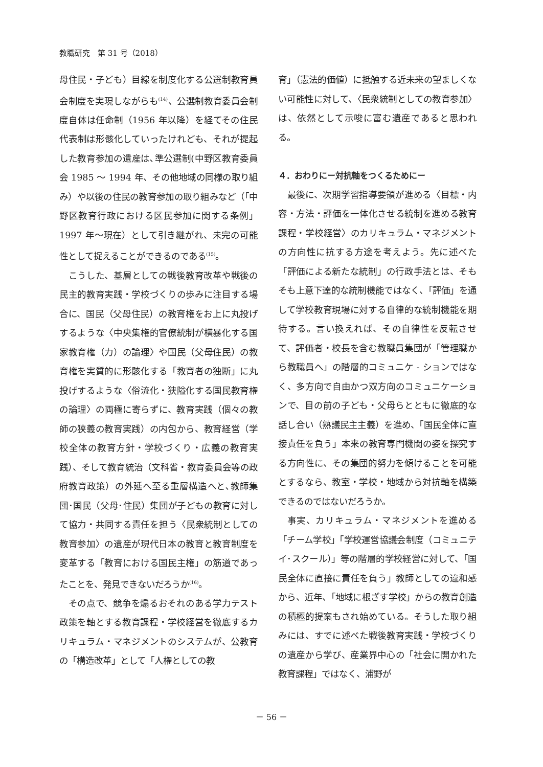教職研究　第 31 号（2018）
母住民・子ども）目線を制度化する公選制教育員会制度を実現しながらも<sup>(14)</sup>、公選制教育委員会制度自体は任命制（1956 年以降）を経てその住民代表制は形骸化していったけれども、それが提起した教育参加の遺産は､準公選制(中野区教育委員会 1985 ～ 1994 年、その他地域の同様の取り組み）や以後の住民の教育参加の取り組みなど（「中野区教育行政における区民参加に関する条例」1997 年～現在）として引き継がれ、未完の可能性として捉えることができるのである<sup>(15)</sup>。
こうした、基層としての戦後教育改革や戦後の民主的教育実践・学校づくりの歩みに注目する場合に、国民（父母住民）の教育権をお上に丸投げするような〈中央集権的官僚統制が横暴化する国家教育権（力）の論理〉や国民（父母住民）の教育権を実質的に形骸化する「教育者の独断」に丸投げするような〈俗流化・狭隘化する国民教育権の論理〉の両極に寄らずに、教育実践（個々の教師の狭義の教育実践）の内包から、教育経営（学校全体の教育方針・学校づくり・広義の教育実践）、そして教育統治（文科省・教育委員会等の政府教育政策）の外延へ至る重層構造へと､教師集団･国民（父母･住民）集団が子どもの教育に対して協力・共同する責任を担う〈民衆統制としての教育参加〉の遺産が現代日本の教育と教育制度を変革する「教育における国民主権」の筋道であったことを、発見できないだろうか<sup>(16)</sup>。
その点で、競争を煽るおそれのある学力テスト政策を軸とする教育課程・学校経営を徹底するカリキュラム・マネジメントのシステムが、公教育の「構造改革」として「人権としての教
育」（憲法的価値）に抵触する近未来の望ましくない可能性に対して、〈民衆統制としての教育参加〉は、依然として示唆に富む遺産であると思われる。
４．おわりにー対抗軸をつくるためにー
最後に、次期学習指導要領が進める〈目標・内容・方法・評価を一体化させる統制を進める教育課程・学校経営〉のカリキュラム・マネジメントの方向性に抗する方途を考えよう。先に述べた「評価による新たな統制」の行政手法とは、そもそも上意下達的な統制機能ではなく、「評価」を通して学校教育現場に対する自律的な統制機能を期待する。言い換えれば、その自律性を反転させて、評価者・校長を含む教職員集団が「管理職から教職員へ」の階層的コミュニケ - ションではなく、多方向で自由かつ双方向のコミュニケーションで、目の前の子ども・父母らとともに徹底的な話し合い（熟議民主主義）を進め、「国民全体に直接責任を負う」本来の教育専門機関の姿を探究する方向性に、その集団的努力を傾けることを可能とするなら、教室・学校・地域から対抗軸を構築できるのではないだろうか。
事実、カリキュラム・マネジメントを進める「チーム学校」「学校運営協議会制度（コミュニテイ･スクール）」等の階層的学校経営に対して、「国民全体に直接に責任を負う」教師としての違和感から、近年、「地域に根ざす学校」からの教育創造の積極的提案もされ始めている。そうした取り組みには、すでに述べた戦後教育実践・学校づくりの遺産から学び、産業界中心の「社会に開かれた教育課程」ではなく、浦野が
－ 56 －